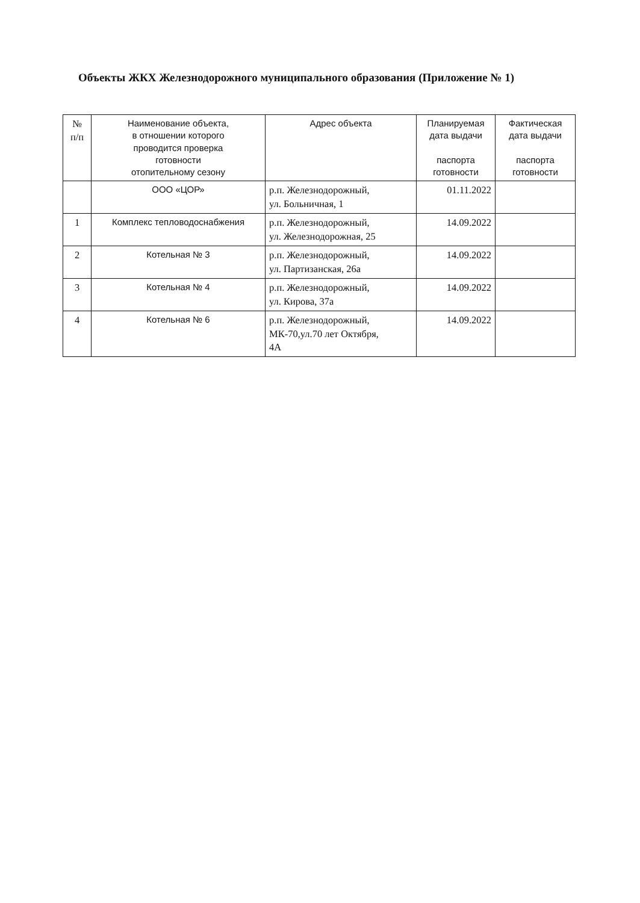Объекты ЖКХ Железнодорожного муниципального образования (Приложение № 1)
| № п/п | Наименование объекта, в отношении которого проводится проверка готовности отопительному сезону | Адрес объекта | Планируемая дата выдачи паспорта готовности | Фактическая дата выдачи паспорта готовности |
| --- | --- | --- | --- | --- |
| | ООО «ЦОР» | р.п. Железнодорожный, ул. Больничная, 1 | 01.11.2022 | |
| 1 | Комплекс тепловодоснабжения | р.п. Железнодорожный, ул. Железнодорожная, 25 | 14.09.2022 | |
| 2 | Котельная № 3 | р.п. Железнодорожный, ул. Партизанская, 26а | 14.09.2022 | |
| 3 | Котельная № 4 | р.п. Железнодорожный, ул. Кирова, 37а | 14.09.2022 | |
| 4 | Котельная № 6 | р.п. Железнодорожный, МК-70,ул.70 лет Октября, 4А | 14.09.2022 | |